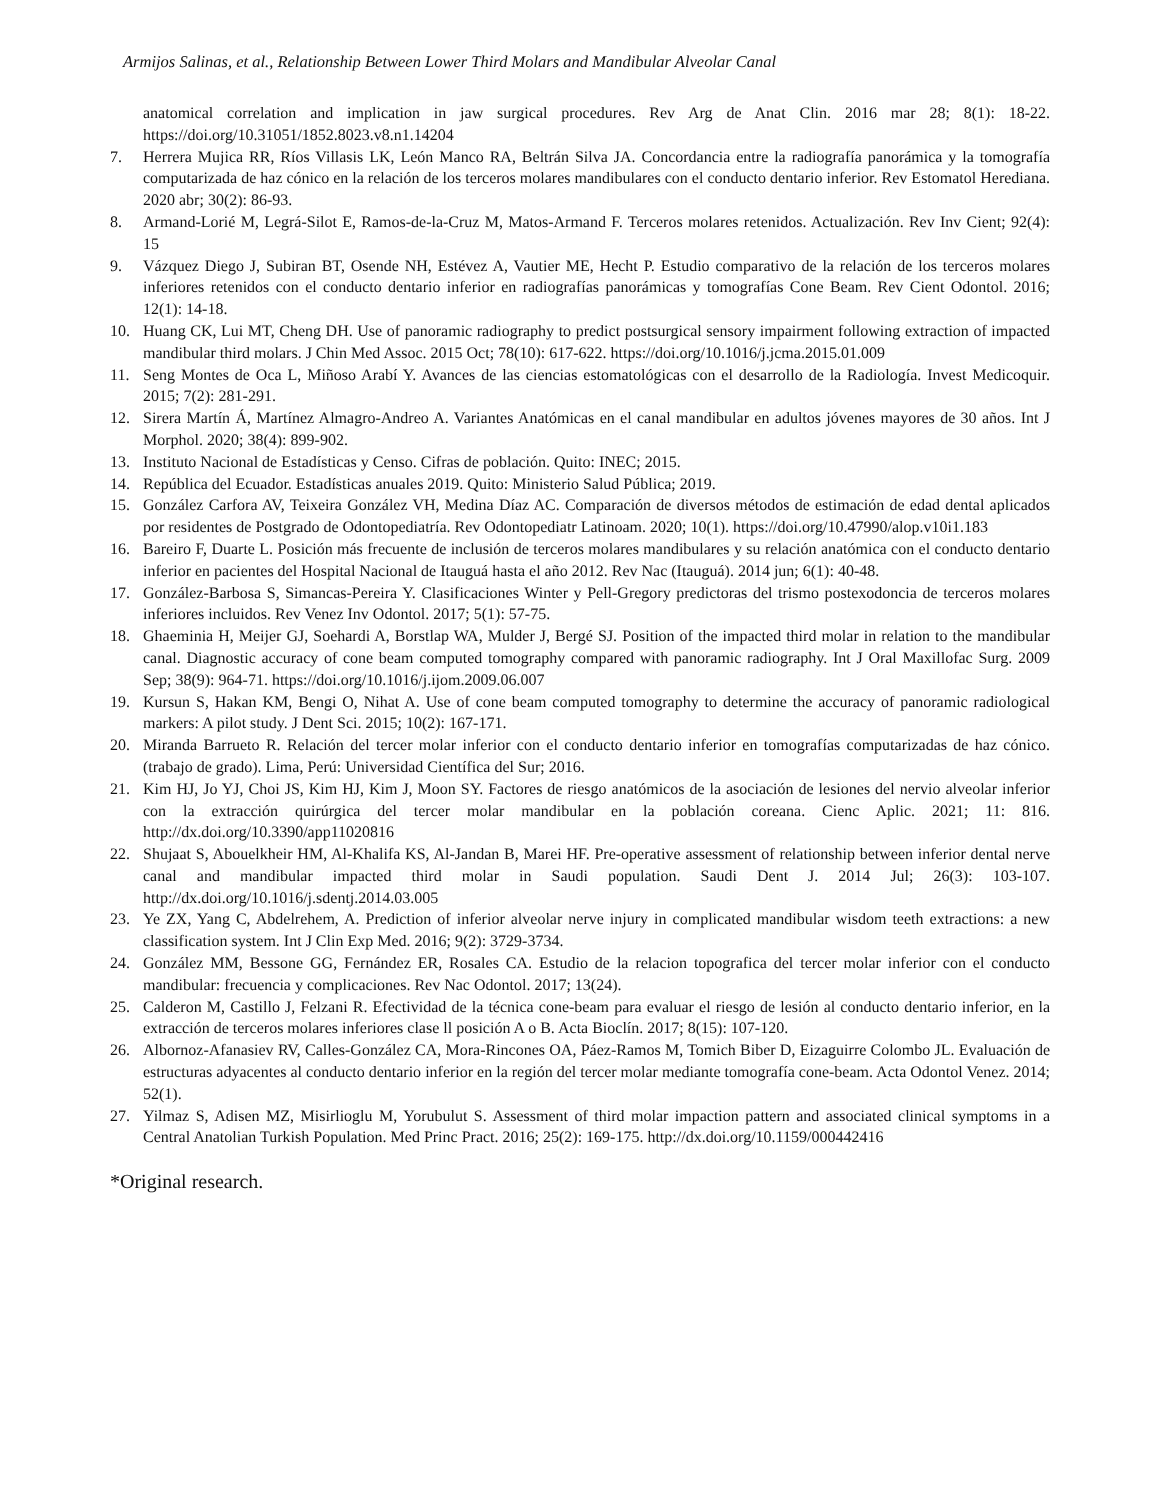Armijos Salinas, et al., Relationship Between Lower Third Molars and Mandibular Alveolar Canal
anatomical correlation and implication in jaw surgical procedures. Rev Arg de Anat Clin. 2016 mar 28; 8(1): 18-22. https://doi.org/10.31051/1852.8023.v8.n1.14204
7. Herrera Mujica RR, Ríos Villasis LK, León Manco RA, Beltrán Silva JA. Concordancia entre la radiografía panorámica y la tomografía computarizada de haz cónico en la relación de los terceros molares mandibulares con el conducto dentario inferior. Rev Estomatol Herediana. 2020 abr; 30(2): 86-93.
8. Armand-Lorié M, Legrá-Silot E, Ramos-de-la-Cruz M, Matos-Armand F. Terceros molares retenidos. Actualización. Rev Inv Cient; 92(4): 15
9. Vázquez Diego J, Subiran BT, Osende NH, Estévez A, Vautier ME, Hecht P. Estudio comparativo de la relación de los terceros molares inferiores retenidos con el conducto dentario inferior en radiografías panorámicas y tomografías Cone Beam. Rev Cient Odontol. 2016; 12(1): 14-18.
10. Huang CK, Lui MT, Cheng DH. Use of panoramic radiography to predict postsurgical sensory impairment following extraction of impacted mandibular third molars. J Chin Med Assoc. 2015 Oct; 78(10): 617-622. https://doi.org/10.1016/j.jcma.2015.01.009
11. Seng Montes de Oca L, Miñoso Arabí Y. Avances de las ciencias estomatológicas con el desarrollo de la Radiología. Invest Medicoquir. 2015; 7(2): 281-291.
12. Sirera Martín Á, Martínez Almagro-Andreo A. Variantes Anatómicas en el canal mandibular en adultos jóvenes mayores de 30 años. Int J Morphol. 2020; 38(4): 899-902.
13. Instituto Nacional de Estadísticas y Censo. Cifras de población. Quito: INEC; 2015.
14. República del Ecuador. Estadísticas anuales 2019. Quito: Ministerio Salud Pública; 2019.
15. González Carfora AV, Teixeira González VH, Medina Díaz AC. Comparación de diversos métodos de estimación de edad dental aplicados por residentes de Postgrado de Odontopediatría. Rev Odontopediatr Latinoam. 2020; 10(1). https://doi.org/10.47990/alop.v10i1.183
16. Bareiro F, Duarte L. Posición más frecuente de inclusión de terceros molares mandibulares y su relación anatómica con el conducto dentario inferior en pacientes del Hospital Nacional de Itauguá hasta el año 2012. Rev Nac (Itauguá). 2014 jun; 6(1): 40-48.
17. González-Barbosa S, Simancas-Pereira Y. Clasificaciones Winter y Pell-Gregory predictoras del trismo postexodoncia de terceros molares inferiores incluidos. Rev Venez Inv Odontol. 2017; 5(1): 57-75.
18. Ghaeminia H, Meijer GJ, Soehardi A, Borstlap WA, Mulder J, Bergé SJ. Position of the impacted third molar in relation to the mandibular canal. Diagnostic accuracy of cone beam computed tomography compared with panoramic radiography. Int J Oral Maxillofac Surg. 2009 Sep; 38(9): 964-71. https://doi.org/10.1016/j.ijom.2009.06.007
19. Kursun S, Hakan KM, Bengi O, Nihat A. Use of cone beam computed tomography to determine the accuracy of panoramic radiological markers: A pilot study. J Dent Sci. 2015; 10(2): 167-171.
20. Miranda Barrueto R. Relación del tercer molar inferior con el conducto dentario inferior en tomografías computarizadas de haz cónico. (trabajo de grado). Lima, Perú: Universidad Científica del Sur; 2016.
21. Kim HJ, Jo YJ, Choi JS, Kim HJ, Kim J, Moon SY. Factores de riesgo anatómicos de la asociación de lesiones del nervio alveolar inferior con la extracción quirúrgica del tercer molar mandibular en la población coreana. Cienc Aplic. 2021; 11: 816. http://dx.doi.org/10.3390/app11020816
22. Shujaat S, Abouelkheir HM, Al-Khalifa KS, Al-Jandan B, Marei HF. Pre-operative assessment of relationship between inferior dental nerve canal and mandibular impacted third molar in Saudi population. Saudi Dent J. 2014 Jul; 26(3): 103-107. http://dx.doi.org/10.1016/j.sdentj.2014.03.005
23. Ye ZX, Yang C, Abdelrehem, A. Prediction of inferior alveolar nerve injury in complicated mandibular wisdom teeth extractions: a new classification system. Int J Clin Exp Med. 2016; 9(2): 3729-3734.
24. González MM, Bessone GG, Fernández ER, Rosales CA. Estudio de la relacion topografica del tercer molar inferior con el conducto mandibular: frecuencia y complicaciones. Rev Nac Odontol. 2017; 13(24).
25. Calderon M, Castillo J, Felzani R. Efectividad de la técnica cone-beam para evaluar el riesgo de lesión al conducto dentario inferior, en la extracción de terceros molares inferiores clase ll posición A o B. Acta Bioclín. 2017; 8(15): 107-120.
26. Albornoz-Afanasiev RV, Calles-González CA, Mora-Rincones OA, Páez-Ramos M, Tomich Biber D, Eizaguirre Colombo JL. Evaluación de estructuras adyacentes al conducto dentario inferior en la región del tercer molar mediante tomografía cone-beam. Acta Odontol Venez. 2014; 52(1).
27. Yilmaz S, Adisen MZ, Misirlioglu M, Yorubulut S. Assessment of third molar impaction pattern and associated clinical symptoms in a Central Anatolian Turkish Population. Med Princ Pract. 2016; 25(2): 169-175. http://dx.doi.org/10.1159/000442416
*Original research.